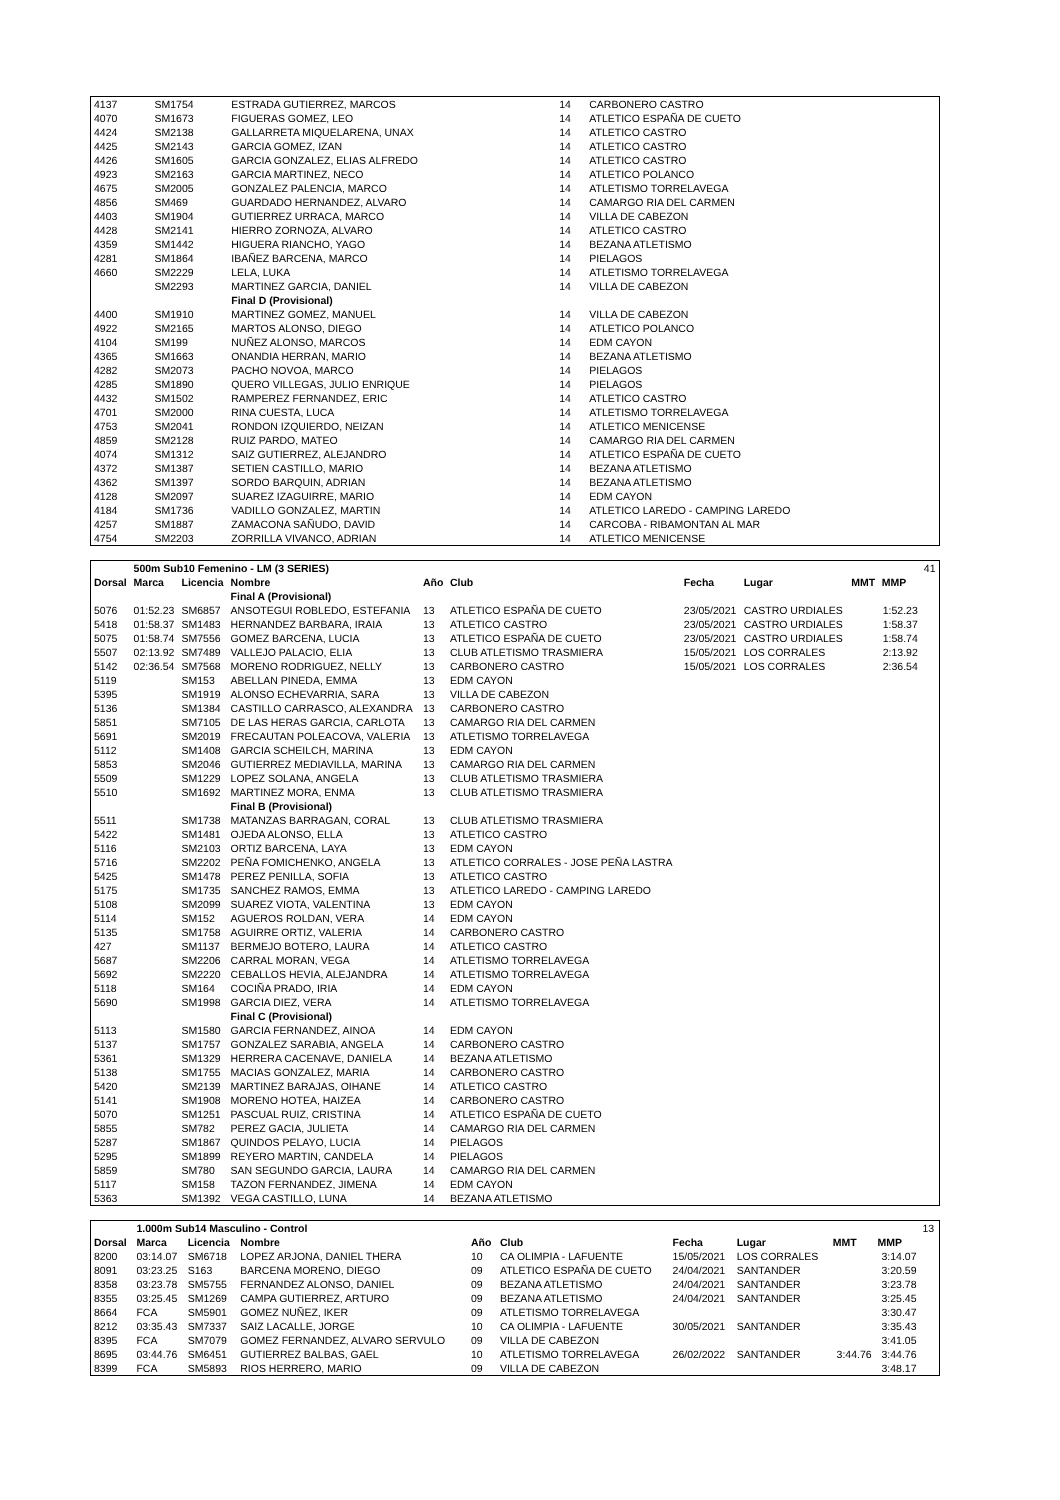| 4137 | | SM1754 | ESTRADA GUTIERREZ, MARCOS | 14 | CARBONERO CASTRO |
| 4070 | | SM1673 | FIGUERAS GOMEZ, LEO | 14 | ATLETICO ESPAÑA DE CUETO |
| 4424 | | SM2138 | GALLARRETA MIQUELARENA, UNAX | 14 | ATLETICO CASTRO |
| 4425 | | SM2143 | GARCIA GOMEZ, IZAN | 14 | ATLETICO CASTRO |
| 4426 | | SM1605 | GARCIA GONZALEZ, ELIAS ALFREDO | 14 | ATLETICO CASTRO |
| 4923 | | SM2163 | GARCIA MARTINEZ, NECO | 14 | ATLETICO POLANCO |
| 4675 | | SM2005 | GONZALEZ PALENCIA, MARCO | 14 | ATLETISMO TORRELAVEGA |
| 4856 | | SM469 | GUARDADO HERNANDEZ, ALVARO | 14 | CAMARGO RIA DEL CARMEN |
| 4403 | | SM1904 | GUTIERREZ URRACA, MARCO | 14 | VILLA DE CABEZON |
| 4428 | | SM2141 | HIERRO ZORNOZA, ALVARO | 14 | ATLETICO CASTRO |
| 4359 | | SM1442 | HIGUERA RIANCHO, YAGO | 14 | BEZANA ATLETISMO |
| 4281 | | SM1864 | IBAÑEZ BARCENA, MARCO | 14 | PIELAGOS |
| 4660 | | SM2229 | LELA, LUKA | 14 | ATLETISMO TORRELAVEGA |
| | | SM2293 | MARTINEZ GARCIA, DANIEL | 14 | VILLA DE CABEZON |
| | | | Final D (Provisional) | | |
| 4400 | | SM1910 | MARTINEZ GOMEZ, MANUEL | 14 | VILLA DE CABEZON |
| 4922 | | SM2165 | MARTOS ALONSO, DIEGO | 14 | ATLETICO POLANCO |
| 4104 | | SM199 | NUÑEZ ALONSO, MARCOS | 14 | EDM CAYON |
| 4365 | | SM1663 | ONANDIA HERRAN, MARIO | 14 | BEZANA ATLETISMO |
| 4282 | | SM2073 | PACHO NOVOA, MARCO | 14 | PIELAGOS |
| 4285 | | SM1890 | QUERO VILLEGAS, JULIO ENRIQUE | 14 | PIELAGOS |
| 4432 | | SM1502 | RAMPEREZ FERNANDEZ, ERIC | 14 | ATLETICO CASTRO |
| 4701 | | SM2000 | RINA CUESTA, LUCA | 14 | ATLETISMO TORRELAVEGA |
| 4753 | | SM2041 | RONDON IZQUIERDO, NEIZAN | 14 | ATLETICO MENICENSE |
| 4859 | | SM2128 | RUIZ PARDO, MATEO | 14 | CAMARGO RIA DEL CARMEN |
| 4074 | | SM1312 | SAIZ GUTIERREZ, ALEJANDRO | 14 | ATLETICO ESPAÑA DE CUETO |
| 4372 | | SM1387 | SETIEN CASTILLO, MARIO | 14 | BEZANA ATLETISMO |
| 4362 | | SM1397 | SORDO BARQUIN, ADRIAN | 14 | BEZANA ATLETISMO |
| 4128 | | SM2097 | SUAREZ IZAGUIRRE, MARIO | 14 | EDM CAYON |
| 4184 | | SM1736 | VADILLO GONZALEZ, MARTIN | 14 | ATLETICO LAREDO - CAMPING LAREDO |
| 4257 | | SM1887 | ZAMACONA SAÑUDO, DAVID | 14 | CARCOBA - RIBAMONTAN AL MAR |
| 4754 | | SM2203 | ZORRILLA VIVANCO, ADRIAN | 14 | ATLETICO MENICENSE |
| | 500m Sub10 Femenino - LM (3 SERIES) | | | | | | | | | 41 |
| Dorsal | Marca | Licencia | Nombre | Año | Club | Fecha | Lugar | MMT | MMP | |
| | | | Final A (Provisional) | | | | | | | |
| 5076 | 01:52.23 | SM6857 | ANSOTEGUI ROBLEDO, ESTEFANIA | 13 | ATLETICO ESPAÑA DE CUETO | 23/05/2021 | CASTRO URDIALES | | 1:52.23 | |
| 5418 | 01:58.37 | SM1483 | HERNANDEZ BARBARA, IRAIA | 13 | ATLETICO CASTRO | 23/05/2021 | CASTRO URDIALES | | 1:58.37 | |
| 5075 | 01:58.74 | SM7556 | GOMEZ BARCENA, LUCIA | 13 | ATLETICO ESPAÑA DE CUETO | 23/05/2021 | CASTRO URDIALES | | 1:58.74 | |
| 5507 | 02:13.92 | SM7489 | VALLEJO PALACIO, ELIA | 13 | CLUB ATLETISMO TRASMIERA | 15/05/2021 | LOS CORRALES | | 2:13.92 | |
| 5142 | 02:36.54 | SM7568 | MORENO RODRIGUEZ, NELLY | 13 | CARBONERO CASTRO | 15/05/2021 | LOS CORRALES | | 2:36.54 | |
| 5119 | | SM153 | ABELLAN PINEDA, EMMA | 13 | EDM CAYON | | | | | |
| 5395 | | SM1919 | ALONSO ECHEVARRIA, SARA | 13 | VILLA DE CABEZON | | | | | |
| 5136 | | SM1384 | CASTILLO CARRASCO, ALEXANDRA | 13 | CARBONERO CASTRO | | | | | |
| 5851 | | SM7105 | DE LAS HERAS GARCIA, CARLOTA | 13 | CAMARGO RIA DEL CARMEN | | | | | |
| 5691 | | SM2019 | FRECAUTAN POLEACOVA, VALERIA | 13 | ATLETISMO TORRELAVEGA | | | | | |
| 5112 | | SM1408 | GARCIA SCHEILCH, MARINA | 13 | EDM CAYON | | | | | |
| 5853 | | SM2046 | GUTIERREZ MEDIAVILLA, MARINA | 13 | CAMARGO RIA DEL CARMEN | | | | | |
| 5509 | | SM1229 | LOPEZ SOLANA, ANGELA | 13 | CLUB ATLETISMO TRASMIERA | | | | | |
| 5510 | | SM1692 | MARTINEZ MORA, ENMA | 13 | CLUB ATLETISMO TRASMIERA | | | | | |
| | | | Final B (Provisional) | | | | | | | |
| 5511 | | SM1738 | MATANZAS BARRAGAN, CORAL | 13 | CLUB ATLETISMO TRASMIERA | | | | | |
| 5422 | | SM1481 | OJEDA ALONSO, ELLA | 13 | ATLETICO CASTRO | | | | | |
| 5116 | | SM2103 | ORTIZ BARCENA, LAYA | 13 | EDM CAYON | | | | | |
| 5716 | | SM2202 | PEÑA FOMICHENKO, ANGELA | 13 | ATLETICO CORRALES - JOSE PEÑA LASTRA | | | | | |
| 5425 | | SM1478 | PEREZ PENILLA, SOFIA | 13 | ATLETICO CASTRO | | | | | |
| 5175 | | SM1735 | SANCHEZ RAMOS, EMMA | 13 | ATLETICO LAREDO - CAMPING LAREDO | | | | | |
| 5108 | | SM2099 | SUAREZ VIOTA, VALENTINA | 13 | EDM CAYON | | | | | |
| 5114 | | SM152 | AGUEROS ROLDAN, VERA | 14 | EDM CAYON | | | | | |
| 5135 | | SM1758 | AGUIRRE ORTIZ, VALERIA | 14 | CARBONERO CASTRO | | | | | |
| 427 | | SM1137 | BERMEJO BOTERO, LAURA | 14 | ATLETICO CASTRO | | | | | |
| 5687 | | SM2206 | CARRAL MORAN, VEGA | 14 | ATLETISMO TORRELAVEGA | | | | | |
| 5692 | | SM2220 | CEBALLOS HEVIA, ALEJANDRA | 14 | ATLETISMO TORRELAVEGA | | | | | |
| 5118 | | SM164 | COCIÑA PRADO, IRIA | 14 | EDM CAYON | | | | | |
| 5690 | | SM1998 | GARCIA DIEZ, VERA | 14 | ATLETISMO TORRELAVEGA | | | | | |
| | | | Final C (Provisional) | | | | | | | |
| 5113 | | SM1580 | GARCIA FERNANDEZ, AINOA | 14 | EDM CAYON | | | | | |
| 5137 | | SM1757 | GONZALEZ SARABIA, ANGELA | 14 | CARBONERO CASTRO | | | | | |
| 5361 | | SM1329 | HERRERA CACENAVE, DANIELA | 14 | BEZANA ATLETISMO | | | | | |
| 5138 | | SM1755 | MACIAS GONZALEZ, MARIA | 14 | CARBONERO CASTRO | | | | | |
| 5420 | | SM2139 | MARTINEZ BARAJAS, OIHANE | 14 | ATLETICO CASTRO | | | | | |
| 5141 | | SM1908 | MORENO HOTEA, HAIZEA | 14 | CARBONERO CASTRO | | | | | |
| 5070 | | SM1251 | PASCUAL RUIZ, CRISTINA | 14 | ATLETICO ESPAÑA DE CUETO | | | | | |
| 5855 | | SM782 | PEREZ GACIA, JULIETA | 14 | CAMARGO RIA DEL CARMEN | | | | | |
| 5287 | | SM1867 | QUINDOS PELAYO, LUCIA | 14 | PIELAGOS | | | | | |
| 5295 | | SM1899 | REYERO MARTIN, CANDELA | 14 | PIELAGOS | | | | | |
| 5859 | | SM780 | SAN SEGUNDO GARCIA, LAURA | 14 | CAMARGO RIA DEL CARMEN | | | | | |
| 5117 | | SM158 | TAZON FERNANDEZ, JIMENA | 14 | EDM CAYON | | | | | |
| 5363 | | SM1392 | VEGA CASTILLO, LUNA | 14 | BEZANA ATLETISMO | | | | | |
| | 1.000m Sub14 Masculino - Control | | | | | | | | | 13 |
| Dorsal | Marca | Licencia | Nombre | Año | Club | Fecha | Lugar | MMT | MMP | |
| 8200 | 03:14.07 | SM6718 | LOPEZ ARJONA, DANIEL THERA | 10 | CA OLIMPIA - LAFUENTE | 15/05/2021 | LOS CORRALES | | 3:14.07 | |
| 8091 | 03:23.25 | S163 | BARCENA MORENO, DIEGO | 09 | ATLETICO ESPAÑA DE CUETO | 24/04/2021 | SANTANDER | | 3:20.59 | |
| 8358 | 03:23.78 | SM5755 | FERNANDEZ ALONSO, DANIEL | 09 | BEZANA ATLETISMO | 24/04/2021 | SANTANDER | | 3:23.78 | |
| 8355 | 03:25.45 | SM1269 | CAMPA GUTIERREZ, ARTURO | 09 | BEZANA ATLETISMO | 24/04/2021 | SANTANDER | | 3:25.45 | |
| 8664 | FCA | SM5901 | GOMEZ NUÑEZ, IKER | 09 | ATLETISMO TORRELAVEGA | | | | 3:30.47 | |
| 8212 | 03:35.43 | SM7337 | SAIZ LACALLE, JORGE | 10 | CA OLIMPIA - LAFUENTE | 30/05/2021 | SANTANDER | | 3:35.43 | |
| 8395 | FCA | SM7079 | GOMEZ FERNANDEZ, ALVARO SERVULO | 09 | VILLA DE CABEZON | | | | 3:41.05 | |
| 8695 | 03:44.76 | SM6451 | GUTIERREZ BALBAS, GAEL | 10 | ATLETISMO TORRELAVEGA | 26/02/2022 | SANTANDER | 3:44.76 | 3:44.76 | |
| 8399 | FCA | SM5893 | RIOS HERRERO, MARIO | 09 | VILLA DE CABEZON | | | | 3:48.17 | |